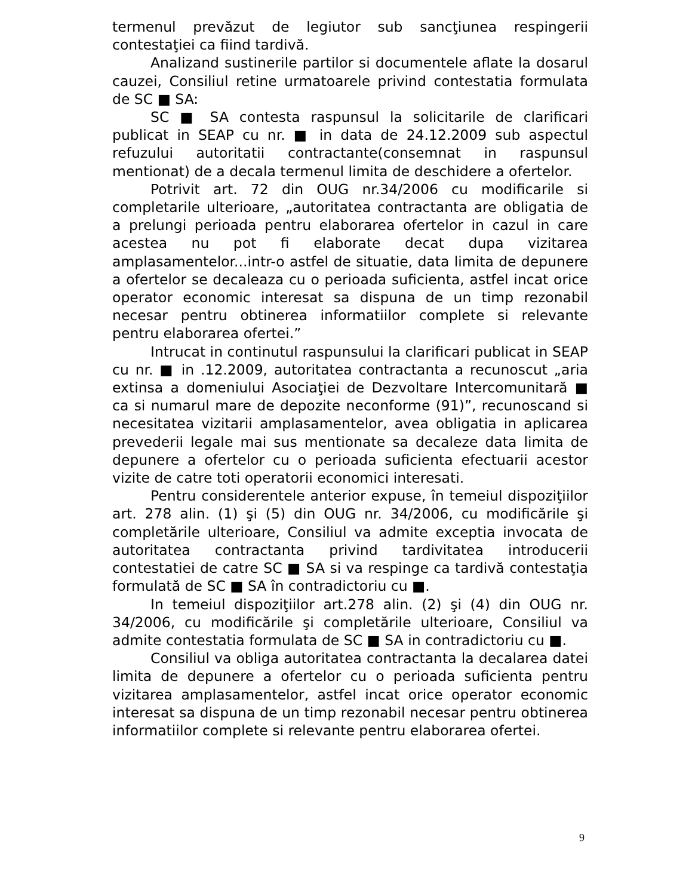termenul prevăzut de legiutor sub sancţiunea respingerii contestaţiei ca fiind tardivă.
Analizand sustinerile partilor si documentele aflate la dosarul cauzei, Consiliul retine urmatoarele privind contestatia formulata de SC ■ SA:
SC ■ SA contesta raspunsul la solicitarile de clarificari publicat in SEAP cu nr. ■ in data de 24.12.2009 sub aspectul refuzului autoritatii contractante(consemnat in raspunsul mentionat) de a decala termenul limita de deschidere a ofertelor.
Potrivit art. 72 din OUG nr.34/2006 cu modificarile si completarile ulterioare, „autoritatea contractanta are obligatia de a prelungi perioada pentru elaborarea ofertelor in cazul in care acestea nu pot fi elaborate decat dupa vizitarea amplasamentelor...intr-o astfel de situatie, data limita de depunere a ofertelor se decaleaza cu o perioada suficienta, astfel incat orice operator economic interesat sa dispuna de un timp rezonabil necesar pentru obtinerea informatiilor complete si relevante pentru elaborarea ofertei.”
Intrucat in continutul raspunsului la clarificari publicat in SEAP cu nr. ■ in .12.2009, autoritatea contractanta a recunoscut „aria extinsa a domeniului Asociaţiei de Dezvoltare Intercomunitară ■ ca si numarul mare de depozite neconforme (91)”, recunoscand si necesitatea vizitarii amplasamentelor, avea obligatia in aplicarea prevederii legale mai sus mentionate sa decaleze data limita de depunere a ofertelor cu o perioada suficienta efectuarii acestor vizite de catre toti operatorii economici interesati.
Pentru considerentele anterior expuse, în temeiul dispoziţiilor art. 278 alin. (1) şi (5) din OUG nr. 34/2006, cu modificările şi completările ulterioare, Consiliul va admite exceptia invocata de autoritatea contractanta privind tardivitatea introducerii contestatiei de catre SC ■ SA si va respinge ca tardivă contestaţia formulată de SC ■ SA în contradictoriu cu ■.
In temeiul dispoziţiilor art.278 alin. (2) şi (4) din OUG nr. 34/2006, cu modificările şi completările ulterioare, Consiliul va admite contestatia formulata de SC ■ SA in contradictoriu cu ■.
Consiliul va obliga autoritatea contractanta la decalarea datei limita de depunere a ofertelor cu o perioada suficienta pentru vizitarea amplasamentelor, astfel incat orice operator economic interesat sa dispuna de un timp rezonabil necesar pentru obtinerea informatiilor complete si relevante pentru elaborarea ofertei.
9